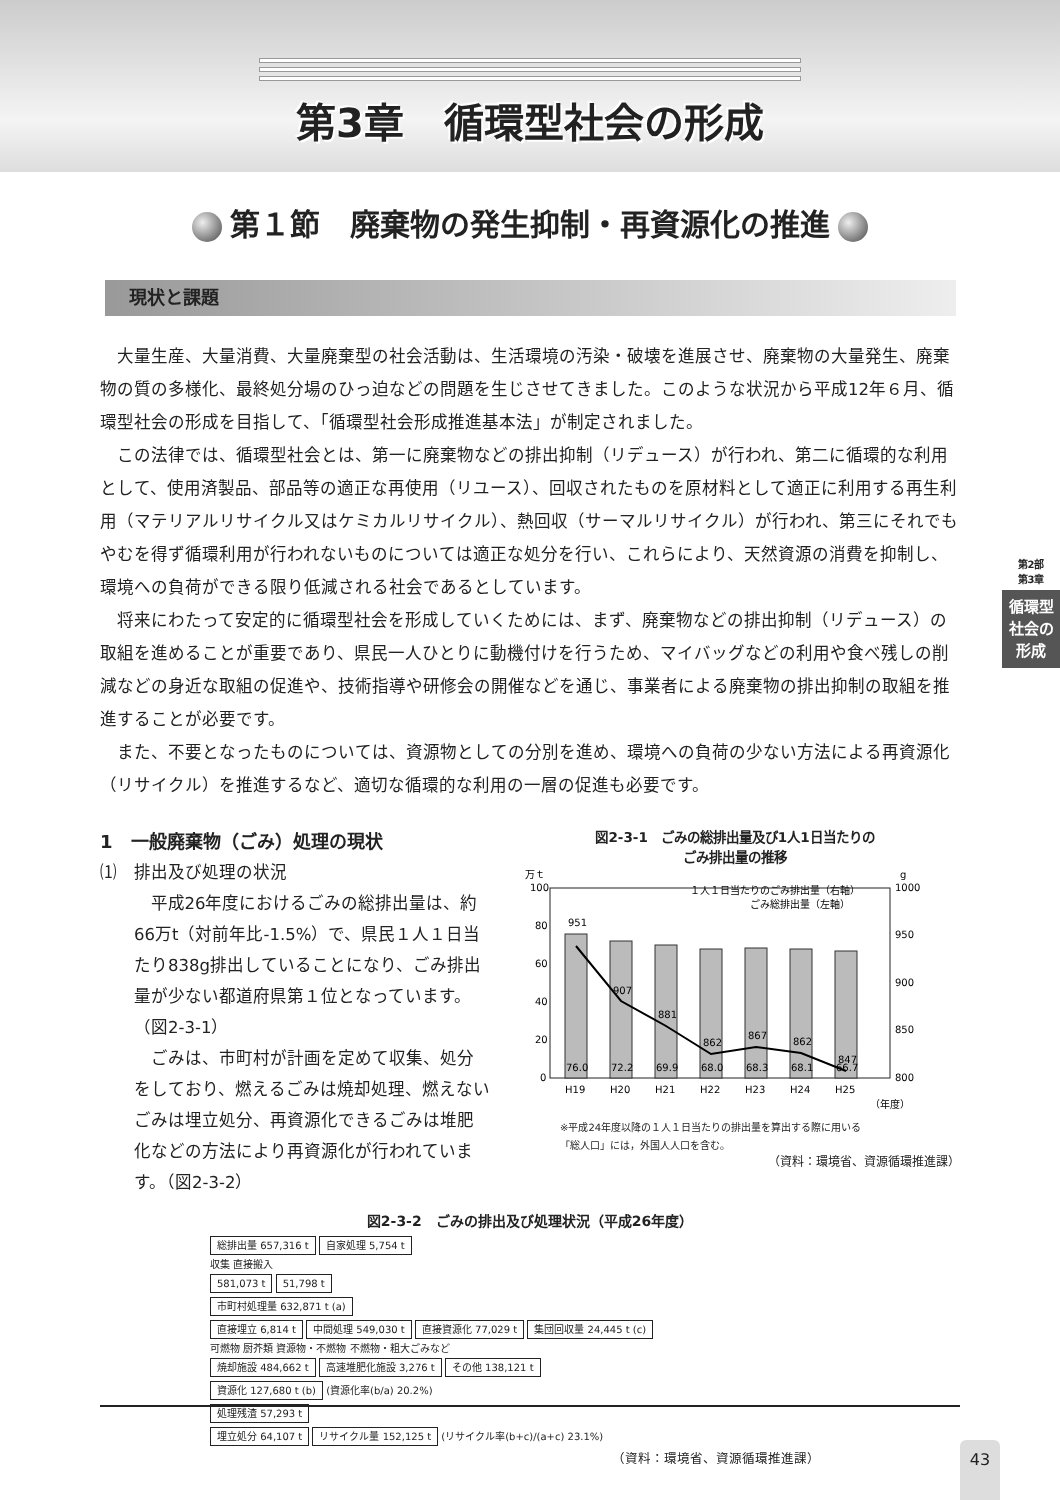第3章　循環型社会の形成
第１節　廃棄物の発生抑制・再資源化の推進
現状と課題
大量生産、大量消費、大量廃棄型の社会活動は、生活環境の汚染・破壊を進展させ、廃棄物の大量発生、廃棄物の質の多様化、最終処分場のひっ迫などの問題を生じさせてきました。このような状況から平成12年６月、循環型社会の形成を目指して、「循環型社会形成推進基本法」が制定されました。
この法律では、循環型社会とは、第一に廃棄物などの排出抑制（リデュース）が行われ、第二に循環的な利用として、使用済製品、部品等の適正な再使用（リユース）、回収されたものを原材料として適正に利用する再生利用（マテリアルリサイクル又はケミカルリサイクル）、熱回収（サーマルリサイクル）が行われ、第三にそれでもやむを得ず循環利用が行われないものについては適正な処分を行い、これらにより、天然資源の消費を抑制し、環境への負荷ができる限り低減される社会であるとしています。
将来にわたって安定的に循環型社会を形成していくためには、まず、廃棄物などの排出抑制（リデュース）の取組を進めることが重要であり、県民一人ひとりに動機付けを行うため、マイバッグなどの利用や食べ残しの削減などの身近な取組の促進や、技術指導や研修会の開催などを通じ、事業者による廃棄物の排出抑制の取組を推進することが必要です。
また、不要となったものについては、資源物としての分別を進め、環境への負荷の少ない方法による再資源化（リサイクル）を推進するなど、適切な循環的な利用の一層の促進も必要です。
第2部
第3章
循環型社会の形成
1　一般廃棄物（ごみ）処理の現状
⑴　排出及び処理の状況
平成26年度におけるごみの総排出量は、約66万t（対前年比-1.5%）で、県民１人１日当たり838g排出していることになり、ごみ排出量が少ない都道府県第１位となっています。（図2-3-1）
ごみは、市町村が計画を定めて収集、処分をしており、燃えるごみは焼却処理、燃えないごみは埋立処分、再資源化できるごみは堆肥化などの方法により再資源化が行われています。（図2-3-2）
図2-3-1　ごみの総排出量及び1人1日当たりの
ごみ排出量の推移
万ｔ
g
１人１日当たりのごみ排出量（右軸）
ごみ総排出量（左軸）
100
80
60
40
20
0
1000
950
900
850
800
951
907
881
862
867
862
847
76.0
72.2
69.9
68.0
68.3
68.1
66.7
H19
H20
H21
H22
H23
H24
H25
（年度）
※平成24年度以降の１人１日当たりの排出量を算出する際に用いる
「総人口」には，外国人人口を含む。
（資料：環境省、資源循環推進課）
図2-3-2　ごみの排出及び処理状況（平成26年度）
総排出量 657,316 t 自家処理 5,754 t
収集 直接搬入
581,073 t 51,798 t
市町村処理量 632,871 t (a)
直接埋立 6,814 t 中間処理 549,030 t 直接資源化 77,029 t 集団回収量 24,445 t (c)
可燃物 厨芥類 資源物・不燃物 不燃物・粗大ごみなど
焼却施設 484,662 t 高速堆肥化施設 3,276 t その他 138,121 t
資源化 127,680 t (b)
(資源化率(b/a) 20.2%)
処理残渣 57,293 t
埋立処分 64,107 t リサイクル量 152,125 t
(リサイクル率(b+c)/(a+c) 23.1%)
（資料：環境省、資源循環推進課）
43